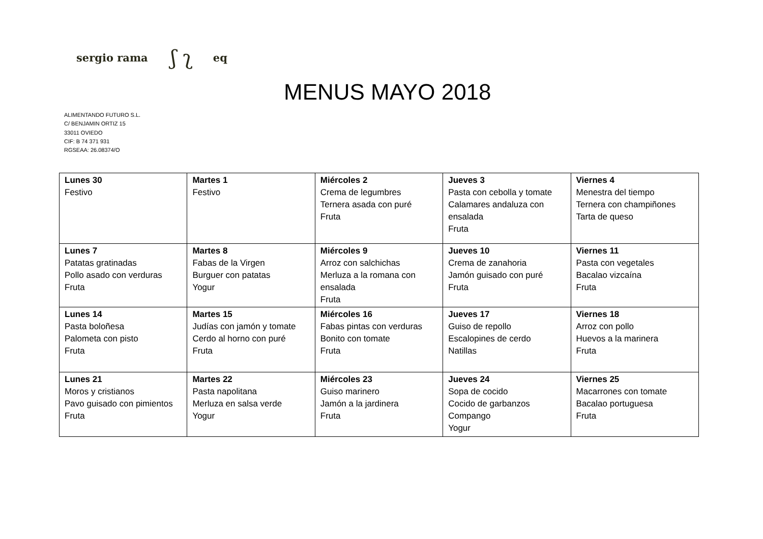sergio rama ʃ ʅ eq
MENUS MAYO 2018
ALIMENTANDO FUTURO S.L.
C/ BENJAMIN ORTIZ 15
33011 OVIEDO
CIF: B 74 371 931
RGSEAA: 26.08374/O
| Lunes 30 Festivo | Martes 1 Festivo | Miércoles 2 Crema de legumbres Ternera asada con puré Fruta | Jueves 3 Pasta con cebolla y tomate Calamares andaluza con ensalada Fruta | Viernes 4 Menestra del tiempo Ternera con champiñones Tarta de queso |
| Lunes 7 Patatas gratinadas Pollo asado con verduras Fruta | Martes 8 Fabas de la Virgen Burguer con patatas Yogur | Miércoles 9 Arroz con salchichas Merluza a la romana con ensalada Fruta | Jueves 10 Crema de zanahoria Jamón guisado con puré Fruta | Viernes 11 Pasta con vegetales Bacalao vizcaína Fruta |
| Lunes 14 Pasta boloñesa Palometa con pisto Fruta | Martes 15 Judías con jamón y tomate Cerdo al horno con puré Fruta | Miércoles 16 Fabas pintas con verduras Bonito con tomate Fruta | Jueves 17 Guiso de repollo Escalopines de cerdo Natillas | Viernes 18 Arroz con pollo Huevos a la marinera Fruta |
| Lunes 21 Moros y cristianos Pavo guisado con pimientos Fruta | Martes 22 Pasta napolitana Merluza en salsa verde Yogur | Miércoles 23 Guiso marinero Jamón a la jardinera Fruta | Jueves 24 Sopa de cocido Cocido de garbanzos Compango Yogur | Viernes 25 Macarrones con tomate Bacalao portuguesa Fruta |